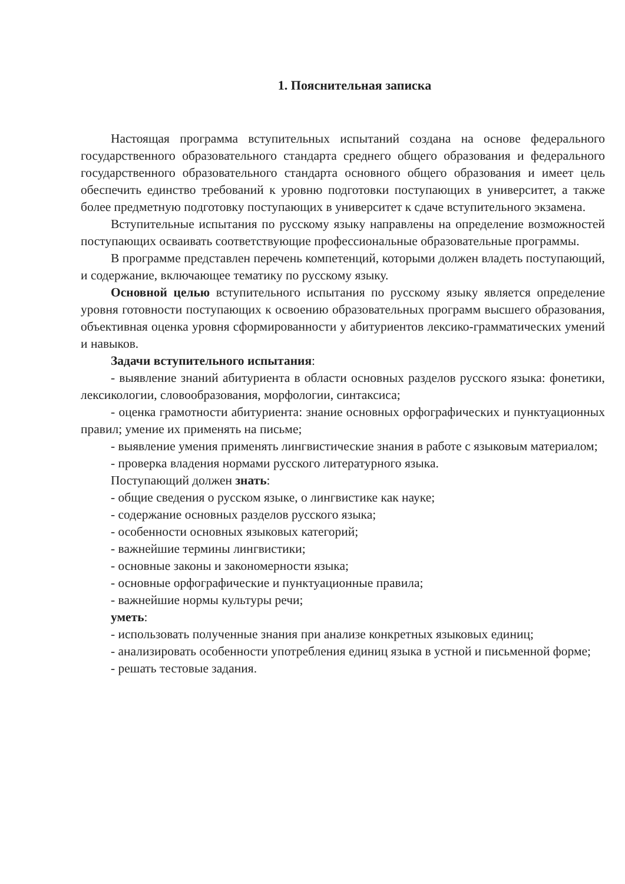1. Пояснительная записка
Настоящая программа вступительных испытаний создана на основе федерального государственного образовательного стандарта среднего общего образования и федерального государственного образовательного стандарта основного общего образования и имеет цель обеспечить единство требований к уровню подготовки поступающих в университет, а также более предметную подготовку поступающих в университет к сдаче вступительного экзамена.
Вступительные испытания по русскому языку направлены на определение возможностей поступающих осваивать соответствующие профессиональные образовательные программы.
В программе представлен перечень компетенций, которыми должен владеть поступающий, и содержание, включающее тематику по русскому языку.
Основной целью вступительного испытания по русскому языку является определение уровня готовности поступающих к освоению образовательных программ высшего образования, объективная оценка уровня сформированности у абитуриентов лексико-грамматических умений и навыков.
Задачи вступительного испытания:
- выявление знаний абитуриента в области основных разделов русского языка: фонетики, лексикологии, словообразования, морфологии, синтаксиса;
- оценка грамотности абитуриента: знание основных орфографических и пунктуационных правил; умение их применять на письме;
- выявление умения применять лингвистические знания в работе с языковым материалом;
- проверка владения нормами русского литературного языка.
Поступающий должен знать:
- общие сведения о русском языке, о лингвистике как науке;
- содержание основных разделов русского языка;
- особенности основных языковых категорий;
- важнейшие термины лингвистики;
- основные законы и закономерности языка;
- основные орфографические и пунктуационные правила;
- важнейшие нормы культуры речи;
уметь:
- использовать полученные знания при анализе конкретных языковых единиц;
- анализировать особенности употребления единиц языка в устной и письменной форме;
- решать тестовые задания.